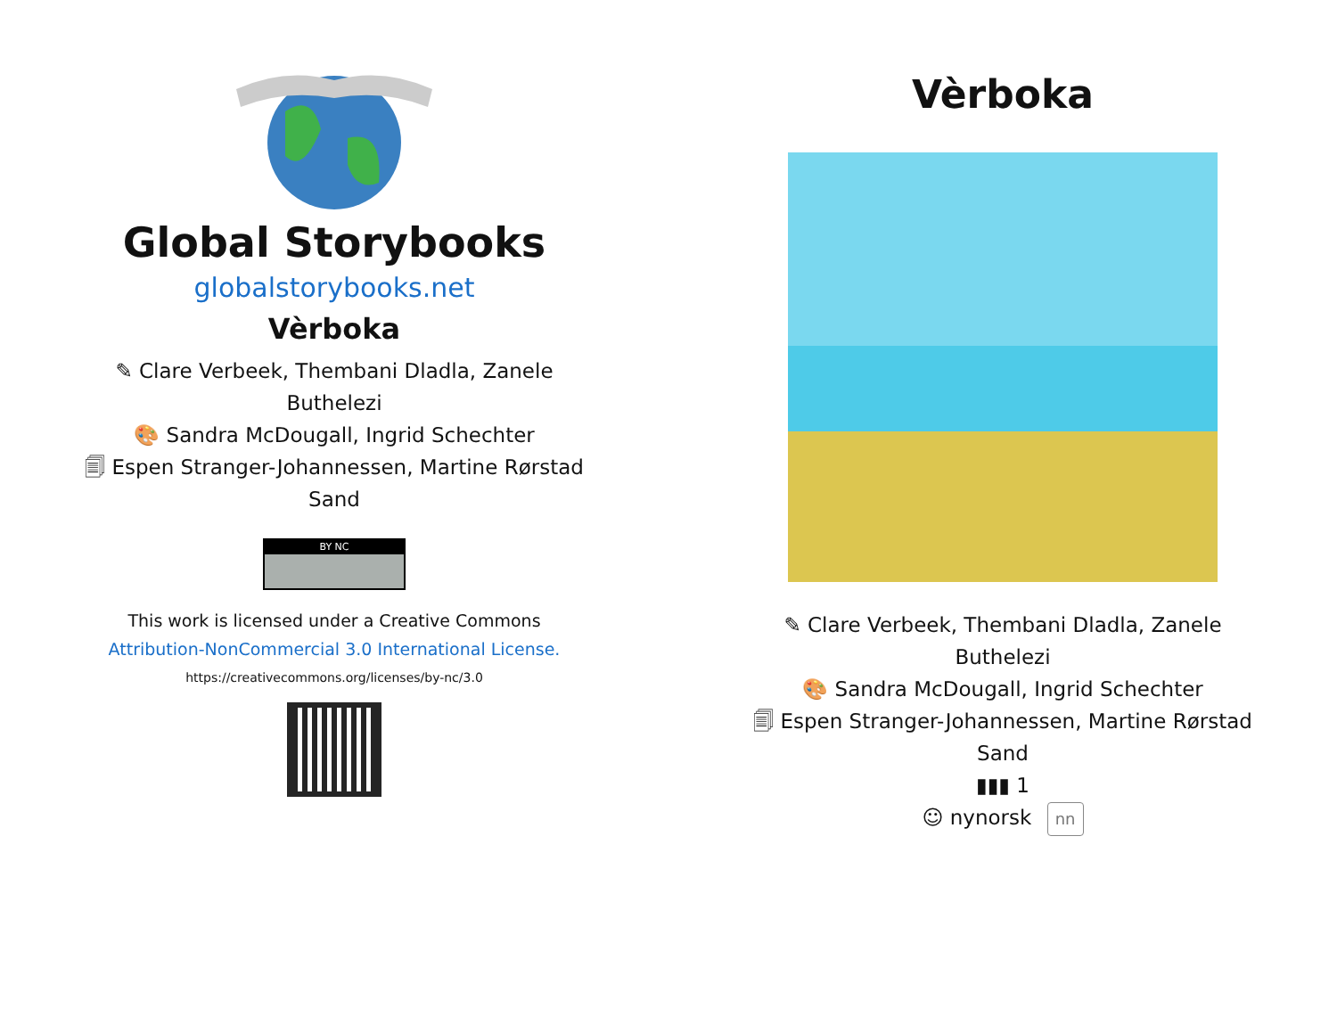Global Storybooks
globalstorybooks.net
Vèrboka
✎ Clare Verbeek, Thembani Dladla, Zanele Buthelezi
🎨 Sandra McDougall, Ingrid Schechter
🗐 Espen Stranger-Johannessen, Martine Rørstad Sand
BY NC
This work is licensed under a Creative Commons Attribution-NonCommercial 3.0 International License.
https://creativecommons.org/licenses/by-nc/3.0
Vèrboka
✎ Clare Verbeek, Thembani Dladla, Zanele Buthelezi
🎨 Sandra McDougall, Ingrid Schechter
🗐 Espen Stranger-Johannessen, Martine Rørstad Sand
▮▮▮ 1
☺ nynorsk nn